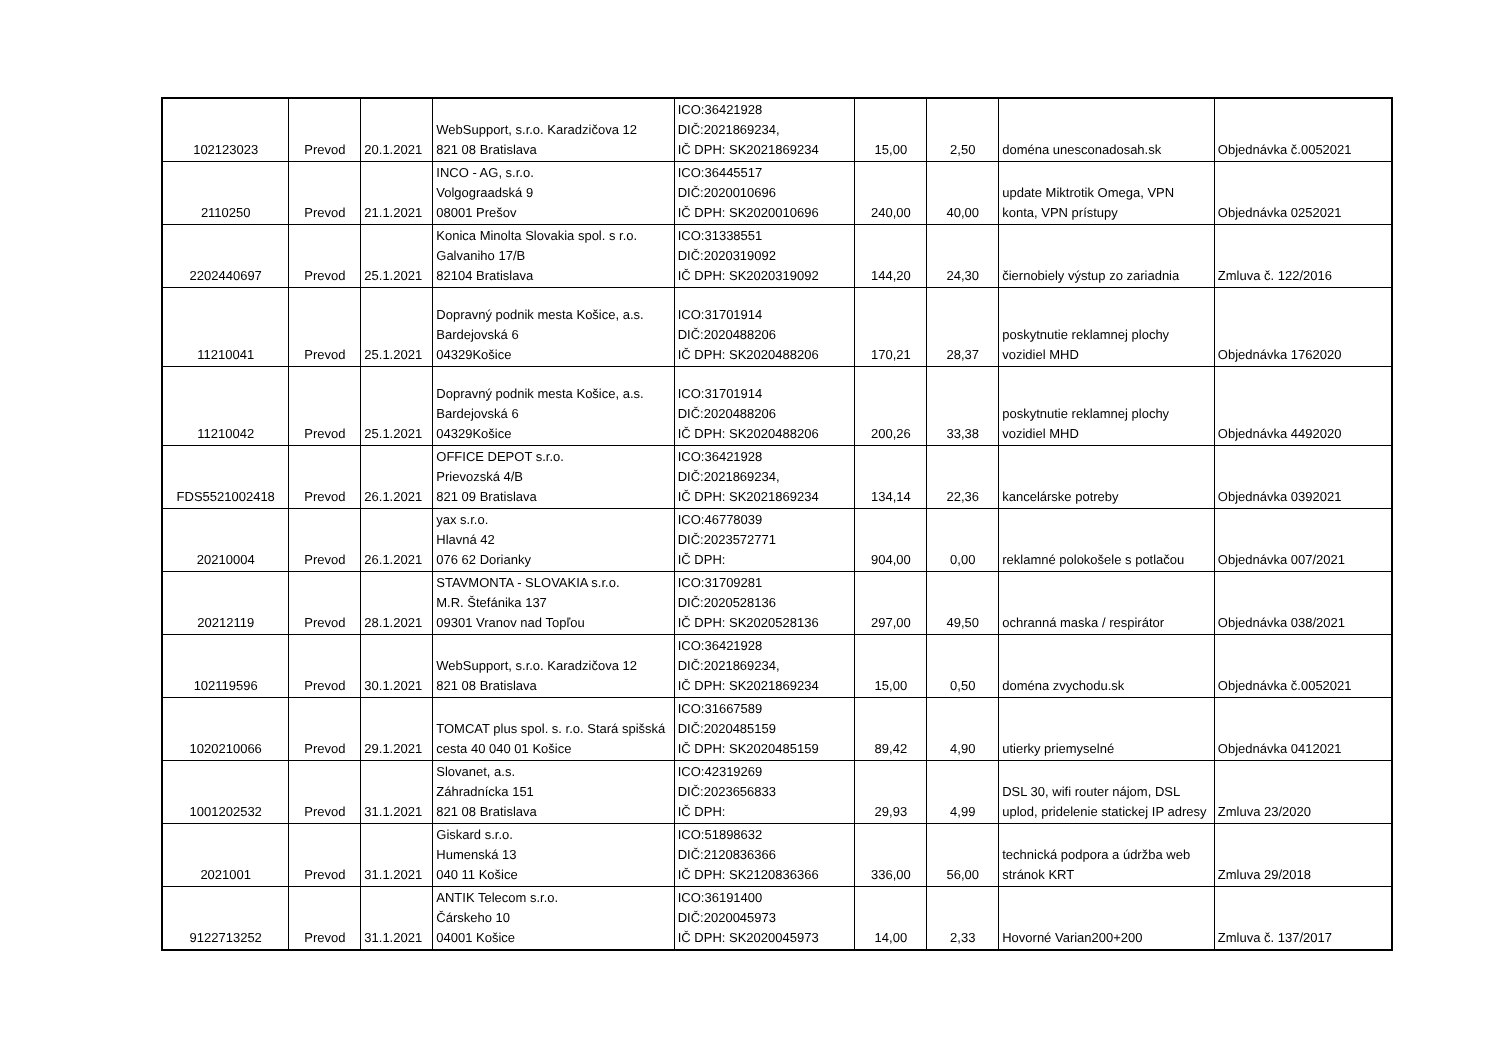| 102123023 | Prevod | 20.1.2021 | WebSupport, s.r.o. Karadzičova 12 821 08 Bratislava | ICO:36421928 DIČ:2021869234, IČ DPH: SK2021869234 | 15,00 | 2,50 | doména unesconadosah.sk | Objednávka č.0052021 |
| 2110250 | Prevod | 21.1.2021 | INCO - AG, s.r.o. Volgograadská 9 08001 Prešov | ICO:36445517 DIČ:2020010696 IČ DPH: SK2020010696 | 240,00 | 40,00 | update Miktrotik Omega, VPN konta, VPN prístupy | Objednávka 0252021 |
| 2202440697 | Prevod | 25.1.2021 | Konica Minolta Slovakia spol. s r.o. Galvaniho 17/B 82104 Bratislava | ICO:31338551 DIČ:2020319092 IČ DPH: SK2020319092 | 144,20 | 24,30 | čiernobiely výstup zo zariadnia | Zmluva č. 122/2016 |
| 11210041 | Prevod | 25.1.2021 | Dopravný podnik mesta Košice, a.s. Bardejovská 6 04329Košice | ICO:31701914 DIČ:2020488206 IČ DPH: SK2020488206 | 170,21 | 28,37 | poskytnutie reklamnej plochy vozidiel MHD | Objednávka 1762020 |
| 11210042 | Prevod | 25.1.2021 | Dopravný podnik mesta Košice, a.s. Bardejovská 6 04329Košice | ICO:31701914 DIČ:2020488206 IČ DPH: SK2020488206 | 200,26 | 33,38 | poskytnutie reklamnej plochy vozidiel MHD | Objednávka 4492020 |
| FDS5521002418 | Prevod | 26.1.2021 | OFFICE DEPOT s.r.o. Prievozská 4/B 821 09 Bratislava | ICO:36421928 DIČ:2021869234, IČ DPH: SK2021869234 | 134,14 | 22,36 | kancelárske potreby | Objednávka 0392021 |
| 20210004 | Prevod | 26.1.2021 | yax s.r.o. Hlavná 42 076 62 Dorianky | ICO:46778039 DIČ:2023572771 IČ DPH: | 904,00 | 0,00 | reklamné polokošele s potlačou | Objednávka 007/2021 |
| 20212119 | Prevod | 28.1.2021 | STAVMONTA - SLOVAKIA s.r.o. M.R. Štefánika 137 09301 Vranov nad Topľou | ICO:31709281 DIČ:2020528136 IČ DPH: SK2020528136 | 297,00 | 49,50 | ochranná maska / respirátor | Objednávka 038/2021 |
| 102119596 | Prevod | 30.1.2021 | WebSupport, s.r.o. Karadzičova 12 821 08 Bratislava | ICO:36421928 DIČ:2021869234, IČ DPH: SK2021869234 | 15,00 | 0,50 | doména zvychodu.sk | Objednávka č.0052021 |
| 1020210066 | Prevod | 29.1.2021 | TOMCAT plus spol. s. r.o. Stará spišská cesta 40 040 01 Košice | ICO:31667589 DIČ:2020485159 IČ DPH: SK2020485159 | 89,42 | 4,90 | utierky priemyselné | Objednávka 0412021 |
| 1001202532 | Prevod | 31.1.2021 | Slovanet, a.s. Záhradnícka 151 821 08 Bratislava | ICO:42319269 DIČ:2023656833 IČ DPH: | 29,93 | 4,99 | DSL 30, wifi router nájom, DSL uplod, pridelenie statickej IP adresy | Zmluva 23/2020 |
| 2021001 | Prevod | 31.1.2021 | Giskard s.r.o. Humenská 13 040 11 Košice | ICO:51898632 DIČ:2120836366 IČ DPH: SK2120836366 | 336,00 | 56,00 | technická podpora a údržba web stránok KRT | Zmluva 29/2018 |
| 9122713252 | Prevod | 31.1.2021 | ANTIK Telecom s.r.o. Čárskeho 10 04001 Košice | ICO:36191400 DIČ:2020045973 IČ DPH: SK2020045973 | 14,00 | 2,33 | Hovorné Varian200+200 | Zmluva č. 137/2017 |